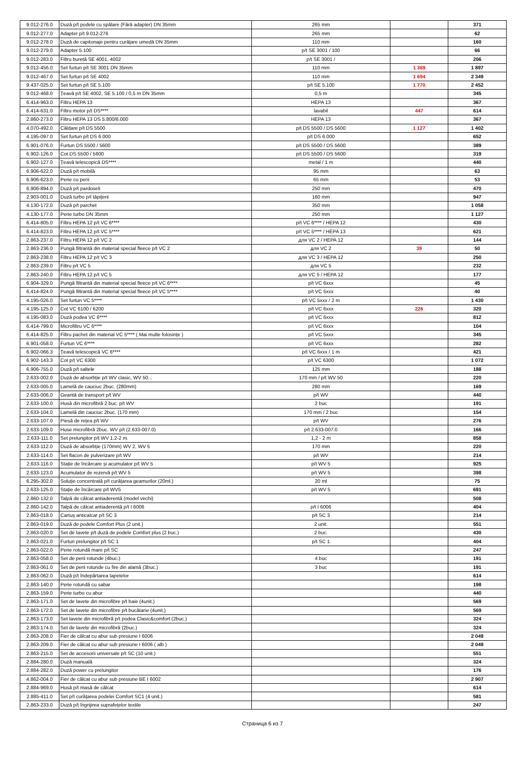| 9.012-276.0 | Duză p/t podele cu spălare (Fără adapter) DN 35mm | 265 mm | | 371 |
| 9.012-277.0 | Adapter p/t 9.012-276 | 265 mm | | 62 |
| 9.012-278.0 | Duză de capitonaje pentru curățare umedă DN 35mm | 110 mm | | 160 |
| 9.012-279.0 | Adapter 5.100 | p/t SE 3001 / 100 | | 66 |
| 9.012-283.0 | Filtru buretă SE 4001, 4002 | p/t SE 3001 / | | 206 |
| 9.012-456.0 | Set furtun p/t SE 3001 DN 35mm | 110 mm | 1 369 | 1 897 |
| 9.012-467.0 | Set furtun p/t SE 4002 | 110 mm | 1 694 | 2 349 |
| 9.437-025.0 | Set furtun p/t SE 5.100 | p/t SE 5.100 | 1 770 | 2 452 |
| 9.012-468.0 | Țeavă p/t SE 4002, SE 5.100 / 0,5 m DN 35mm | 0,5 m | | 345 |
| 6.414-963.0 | Filtru HEPA 13 | HEPA 13 | | 367 |
| 6.414-631.0 | Filtru motor p/t DS**** | lavabil | 447 | 614 |
| 2.860-273.0 | Filtru HEPA 13 DS 5.800/6.000 | HEPA 13 | | 367 |
| 4.070-492.0 | Căldare p/t DS 5500 | p/t DS 5500 / DS 5600 | 1 127 | 1 402 |
| 4.195-097.0 | Set furtun p/t DS 6.000 | p/t DS 6.000 | | 652 |
| 6.901-076.0 | Furtun DS 5500 / 5600 | p/t DS 5500 / DS 5600 | | 389 |
| 6.902-126.0 | Cot DS 5500 / 5600 | p/t DS 5500 / DS 5600 | | 319 |
| 6.902-127.0 | Țeavă telescopică DS**** | metal / 1 m | | 440 |
| 6.906-622.0 | Duză p/t mobilă | 95 mm | | 63 |
| 6.906-623.0 | Perie cu perii | 65 mm | | 53 |
| 6.906-894.0 | Duză p/t pardoseli | 250 mm | | 470 |
| 2.903-001.0 | Duză turbo p/t tăpițerii | 160 mm | | 947 |
| 4.130-172.0 | Duză p/t parchet | 350 mm | | 1 058 |
| 4.130-177.0 | Perie turbo DN 35mm | 250 mm | | 1 127 |
| 6.414-805.0 | Filtru HEPA 12 p/t VC 6**** | p/t VC 6**** / HEPA 12 | | 430 |
| 6.414-823.0 | Filtru HEPA 12 p/t VC 5**** | p/t VC 5**** / HEPA 13 | | 621 |
| 2.863-237.0 | Filtru HEPA 12 p/t VC 2 | для VC 2 / HEPA 12 | | 144 |
| 2.863-236.0 | Pungă filtrantă din material special fleece p/t VC 2 | для VC 2 | 39 | 50 |
| 2.863-238.0 | Filtru HEPA 12 p/t VC 3 | для VC 3 / HEPA 12 | | 250 |
| 2.863-239.0 | Filtru p/t VC 5 | для VC 5 | | 232 |
| 2.863-240.0 | Filtru HEPA 12 p/t VC 5 | для VC 5 / HEPA 12 | | 177 |
| 6.904-329.0 | Pungă filtrantă din material special fleece p/t VC 6**** | p/t VC 6xxx | | 45 |
| 6.414-824.0 | Pungă filtrantă din material special fleece p/t VC 5**** | p/t VC 5xxx | | 40 |
| 4.195-026.0 | Set furtun VC 5**** | p/t VC 5xxx / 2 m | | 1 430 |
| 4.195-125.0 | Cot VC 6100 / 6200 | p/t VC 6xxx | 226 | 320 |
| 4.195-083.0 | Duză podea VC 6**** | p/t VC 6xxx | | 812 |
| 6.414-799.0 | Microfiltru VC 6**** | p/t VC 6xxx | | 104 |
| 6.414-825.0 | Filtru pachet din material VC 5**** ( Mai multe folosințe ) | p/t VC 5xxx | | 345 |
| 6.901-058.0 | Furtun VC 6**** | p/t VC 6xxx | | 282 |
| 6.902-066.3 | Țeavă telescopică VC 6**** | p/t VC 6xxx / 1 m | | 421 |
| 6.902-143.3 | Cot p/t VC 6300 | p/t VC 6300 | | 1 072 |
| 6.906-755.0 | Duză p/t saltele | 125 mm | | 188 |
| 2.633-002.0 | Duză de absorbție p/t WV clasic, WV 50... | 170 mm / p/t WV 50 | | 220 |
| 2.633-005.0 | Lamelă de cauciuc 2buc. (280mm) | 280 mm | | 169 |
| 2.633-006.0 | Geantă de transport p/t WV | p/t WV | | 440 |
| 2.633-100.0 | Husă din microfibră 2 buc. p/t WV | 2 buc | | 191 |
| 2.633-104.0 | Lamelă din cauciuc 2buc. (170 mm) | 170 mm / 2 buc | | 154 |
| 2.633-107.0 | Piesă de rețea p/t WV | p/t WV | | 276 |
| 2.633-109.0 | Huse microfibră 2buc. WV p/t (2.633-007.0) | p/t 2.633-007.0 | | 166 |
| 2.633-111.0 | Set prelungitor p/t WV 1,2-2 m. | 1,2 - 2 m | | 858 |
| 2.633-112.0 | Duză de absorbție (170mm) WV 2, WV 5 | 170 mm | | 220 |
| 2.633-114.0 | Set flacon de pulverizare p/t WV | p/t WV | | 214 |
| 2.633-116.0 | Stație de încărcare și acumulator p/t WV 5 | p/t WV 5 | | 925 |
| 2.633-123.0 | Acumulator de rezervă p/t WV 5 | p/t WV 5 | | 398 |
| 6.295-302.0 | Soluție concentrată p/t curățarea geamurilor (20ml.) | 20 ml | | 75 |
| 2.633-125.0 | Stație de încărcare p/t WV5 | p/t WV 5 | | 691 |
| 2.860-132.0 | Talpă de călcat antiaderentă (model vechi) | | | 508 |
| 2.860-142.0 | Talpă de călcat antiaderentă p/t I 6006 | p/t I 6006 | | 404 |
| 2.863-018.0 | Cartuș anticalcar p/t SC 3 | p/t SC 3 | | 214 |
| 2.863-019.0 | Duză de podele Comfort Plus (2 unit.) | 2 unit. | | 551 |
| 2.863-020.0 | Set de lavete p/t duză de podele Comfort plus (2 buc.) | 2 buc. | | 430 |
| 2.863-021.0 | Furtun prelungitor p/t SC 1 | p/t SC 1 | | 404 |
| 2.863-022.0 | Perie rotundă mare p/t SC | | | 247 |
| 2.863-058.0 | Set de perii rotunde (4buc.) | 4 buc | | 191 |
| 2.863-061.0 | Set de perii rotunde cu fire din alamă (3buc.) | 3 buc | | 191 |
| 2.863-062.0 | Duză p/t îndepărtarea tapetelor | | | 614 |
| 2.863-140.0 | Perie rotundă cu sabar | | | 198 |
| 2.863-159.0 | Perie turbo cu abur | | | 440 |
| 2.863-171.0 | Set de lavete din microfibre p/t baie (4unit.) | | | 569 |
| 2.863-172.0 | Set de lavete din microfibre p/t bucătarie (4unit.) | | | 569 |
| 2.863-173.0 | Set lavete din microfibră p/t podea Clasic&comfort (2buc.) | | | 324 |
| 2.863-174.0 | Set de lavete din microfibră (2buc.) | | | 324 |
| 2.863-208.0 | Fier de călcat cu abur sub presiune I 6006 | | | 2 049 |
| 2.863-209.0 | Fier de călcat cu abur sub presiune I 6006 ( alb ) | | | 2 049 |
| 2.863-215.0 | Set de accesorii universale p/t SC (10 unit.) | | | 551 |
| 2.884-280.0 | Duză manuală | | | 324 |
| 2.884-282.0 | Duză power cu prelungitor | | | 176 |
| 4.862-004.0 | Fier de călcat cu abur sub presiune BE I 6002 | | | 2 907 |
| 2.884-969.0 | Husă p/t masă de călcat | | | 614 |
| 2.885-411.0 | Set p/t curățarea podelei Comfort SC1 (4 unit.) | | | 581 |
| 2.863-233.0 | Duză p/t îngrijirea suprafețelor textile | | | 247 |
Страница 6 из 7